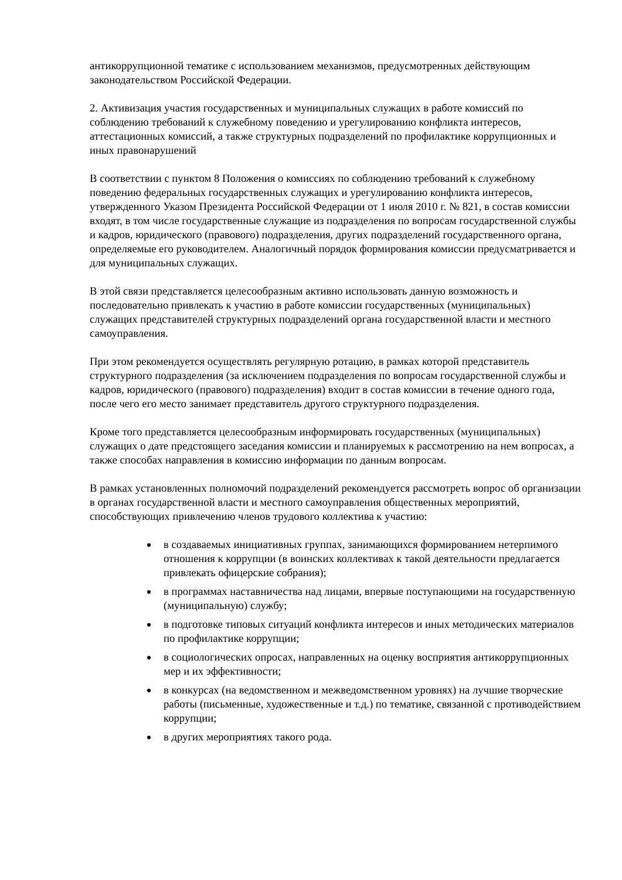антикоррупционной тематике с использованием механизмов, предусмотренных действующим законодательством Российской Федерации.
2. Активизация участия государственных и муниципальных служащих в работе комиссий по соблюдению требований к служебному поведению и урегулированию конфликта интересов, аттестационных комиссий, а также структурных подразделений по профилактике коррупционных и иных правонарушений
В соответствии с пунктом 8 Положения о комиссиях по соблюдению требований к служебному поведению федеральных государственных служащих и урегулированию конфликта интересов, утвержденного Указом Президента Российской Федерации от 1 июля 2010 г. № 821, в состав комиссии входят, в том числе государственные служащие из подразделения по вопросам государственной службы и кадров, юридического (правового) подразделения, других подразделений государственного органа, определяемые его руководителем. Аналогичный порядок формирования комиссии предусматривается и для муниципальных служащих.
В этой связи представляется целесообразным активно использовать данную возможность и последовательно привлекать к участию в работе комиссии государственных (муниципальных) служащих представителей структурных подразделений органа государственной власти и местного самоуправления.
При этом рекомендуется осуществлять регулярную ротацию, в рамках которой представитель структурного подразделения (за исключением подразделения по вопросам государственной службы и кадров, юридического (правового) подразделения) входит в состав комиссии в течение одного года, после чего его место занимает представитель другого структурного подразделения.
Кроме того представляется целесообразным информировать государственных (муниципальных) служащих о дате предстоящего заседания комиссии и планируемых к рассмотрению на нем вопросах, а также способах направления в комиссию информации по данным вопросам.
В рамках установленных полномочий подразделений рекомендуется рассмотреть вопрос об организации в органах государственной власти и местного самоуправления общественных мероприятий, способствующих привлечению членов трудового коллектива к участию:
в создаваемых инициативных группах, занимающихся формированием нетерпимого отношения к коррупции (в воинских коллективах к такой деятельности предлагается привлекать офицерские собрания);
в программах наставничества над лицами, впервые поступающими на государственную (муниципальную) службу;
в подготовке типовых ситуаций конфликта интересов и иных методических материалов по профилактике коррупции;
в социологических опросах, направленных на оценку восприятия антикоррупционных мер и их эффективности;
в конкурсах (на ведомственном и межведомственном уровнях) на лучшие творческие работы (письменные, художественные и т.д.) по тематике, связанной с противодействием коррупции;
в других мероприятиях такого рода.